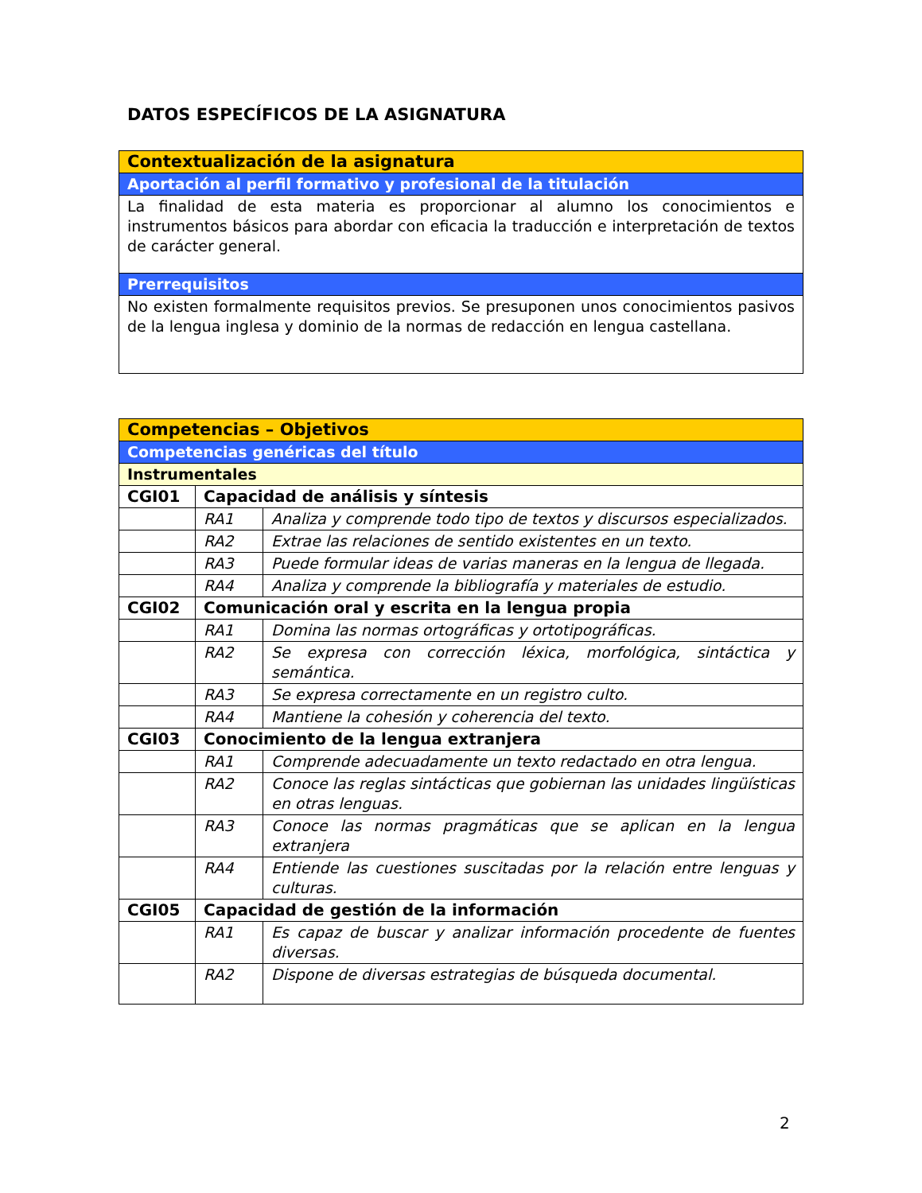DATOS ESPECÍFICOS DE LA ASIGNATURA
| Contextualización de la asignatura |
| Aportación al perfil formativo y profesional de la titulación |
| La finalidad de esta materia es proporcionar al alumno los conocimientos e instrumentos básicos para abordar con eficacia la traducción e interpretación de textos de carácter general. |
| Prerrequisitos |
| No existen formalmente requisitos previos. Se presuponen unos conocimientos pasivos de la lengua inglesa y dominio de la normas de redacción en lengua castellana. |
| Competencias – Objetivos | | |
| Competencias genéricas del título | | |
| Instrumentales | | |
| CGI01 | Capacidad de análisis y síntesis | |
| | RA1 | Analiza y comprende todo tipo de textos y discursos especializados. |
| | RA2 | Extrae las relaciones de sentido existentes en un texto. |
| | RA3 | Puede formular ideas de varias maneras en la lengua de llegada. |
| | RA4 | Analiza y comprende la bibliografía y materiales de estudio. |
| CGI02 | Comunicación oral y escrita en la lengua propia | |
| | RA1 | Domina las normas ortográficas y ortotipográficas. |
| | RA2 | Se expresa con corrección léxica, morfológica, sintáctica y semántica. |
| | RA3 | Se expresa correctamente en un registro culto. |
| | RA4 | Mantiene la cohesión y coherencia del texto. |
| CGI03 | Conocimiento de la lengua extranjera | |
| | RA1 | Comprende adecuadamente un texto redactado en otra lengua. |
| | RA2 | Conoce las reglas sintácticas que gobiernan las unidades lingüísticas en otras lenguas. |
| | RA3 | Conoce las normas pragmáticas que se aplican en la lengua extranjera |
| | RA4 | Entiende las cuestiones suscitadas por la relación entre lenguas y culturas. |
| CGI05 | Capacidad de gestión de la información | |
| | RA1 | Es capaz de buscar y analizar información procedente de fuentes diversas. |
| | RA2 | Dispone de diversas estrategias de búsqueda documental. |
2